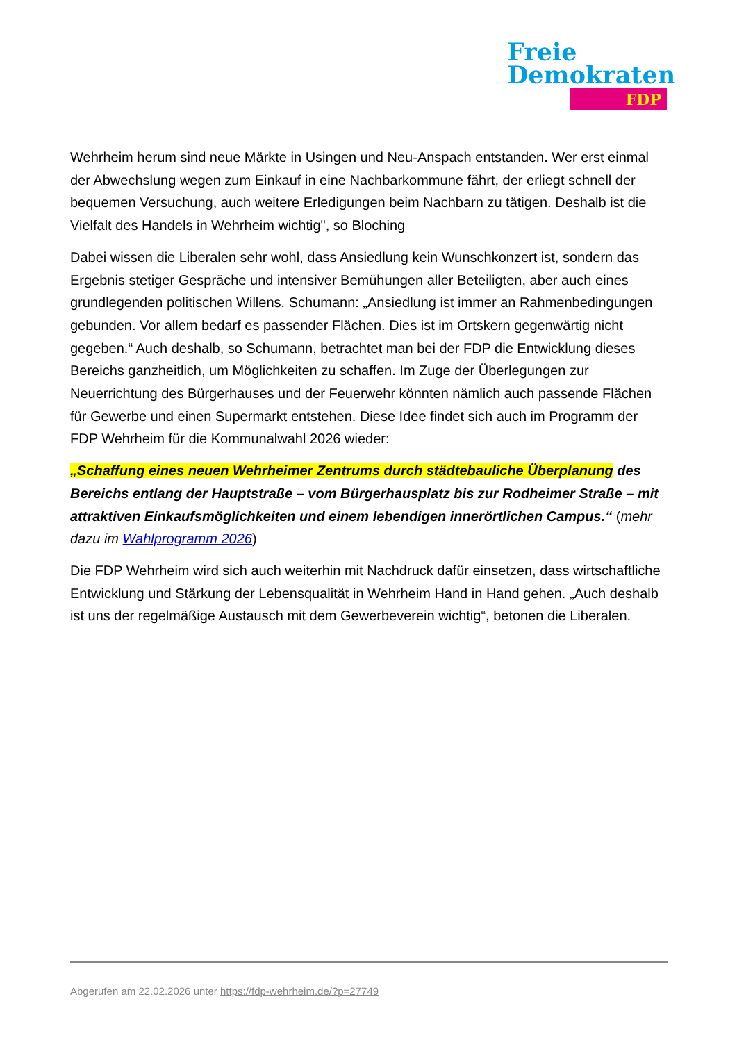Freie
Demokraten
FDP
Wehrheim herum sind neue Märkte in Usingen und Neu-Anspach entstanden. Wer erst einmal der Abwechslung wegen zum Einkauf in eine Nachbarkommune fährt, der erliegt schnell der bequemen Versuchung, auch weitere Erledigungen beim Nachbarn zu tätigen. Deshalb ist die Vielfalt des Handels in Wehrheim wichtig", so Bloching
Dabei wissen die Liberalen sehr wohl, dass Ansiedlung kein Wunschkonzert ist, sondern das Ergebnis stetiger Gespräche und intensiver Bemühungen aller Beteiligten, aber auch eines grundlegenden politischen Willens. Schumann: „Ansiedlung ist immer an Rahmenbedingungen gebunden. Vor allem bedarf es passender Flächen. Dies ist im Ortskern gegenwärtig nicht gegeben.“ Auch deshalb, so Schumann, betrachtet man bei der FDP die Entwicklung dieses Bereichs ganzheitlich, um Möglichkeiten zu schaffen. Im Zuge der Überlegungen zur Neuerrichtung des Bürgerhauses und der Feuerwehr könnten nämlich auch passende Flächen für Gewerbe und einen Supermarkt entstehen. Diese Idee findet sich auch im Programm der FDP Wehrheim für die Kommunalwahl 2026 wieder:
„Schaffung eines neuen Wehrheimer Zentrums durch städtebauliche Überplanung des Bereichs entlang der Hauptstraße – vom Bürgerhausplatz bis zur Rodheimer Straße – mit attraktiven Einkaufsmöglichkeiten und einem lebendigen innerörtlichen Campus.“ (mehr dazu im Wahlprogramm 2026)
Die FDP Wehrheim wird sich auch weiterhin mit Nachdruck dafür einsetzen, dass wirtschaftliche Entwicklung und Stärkung der Lebensqualität in Wehrheim Hand in Hand gehen. „Auch deshalb ist uns der regelmäßige Austausch mit dem Gewerbeverein wichtig“, betonen die Liberalen.
Abgerufen am 22.02.2026 unter https://fdp-wehrheim.de/?p=27749